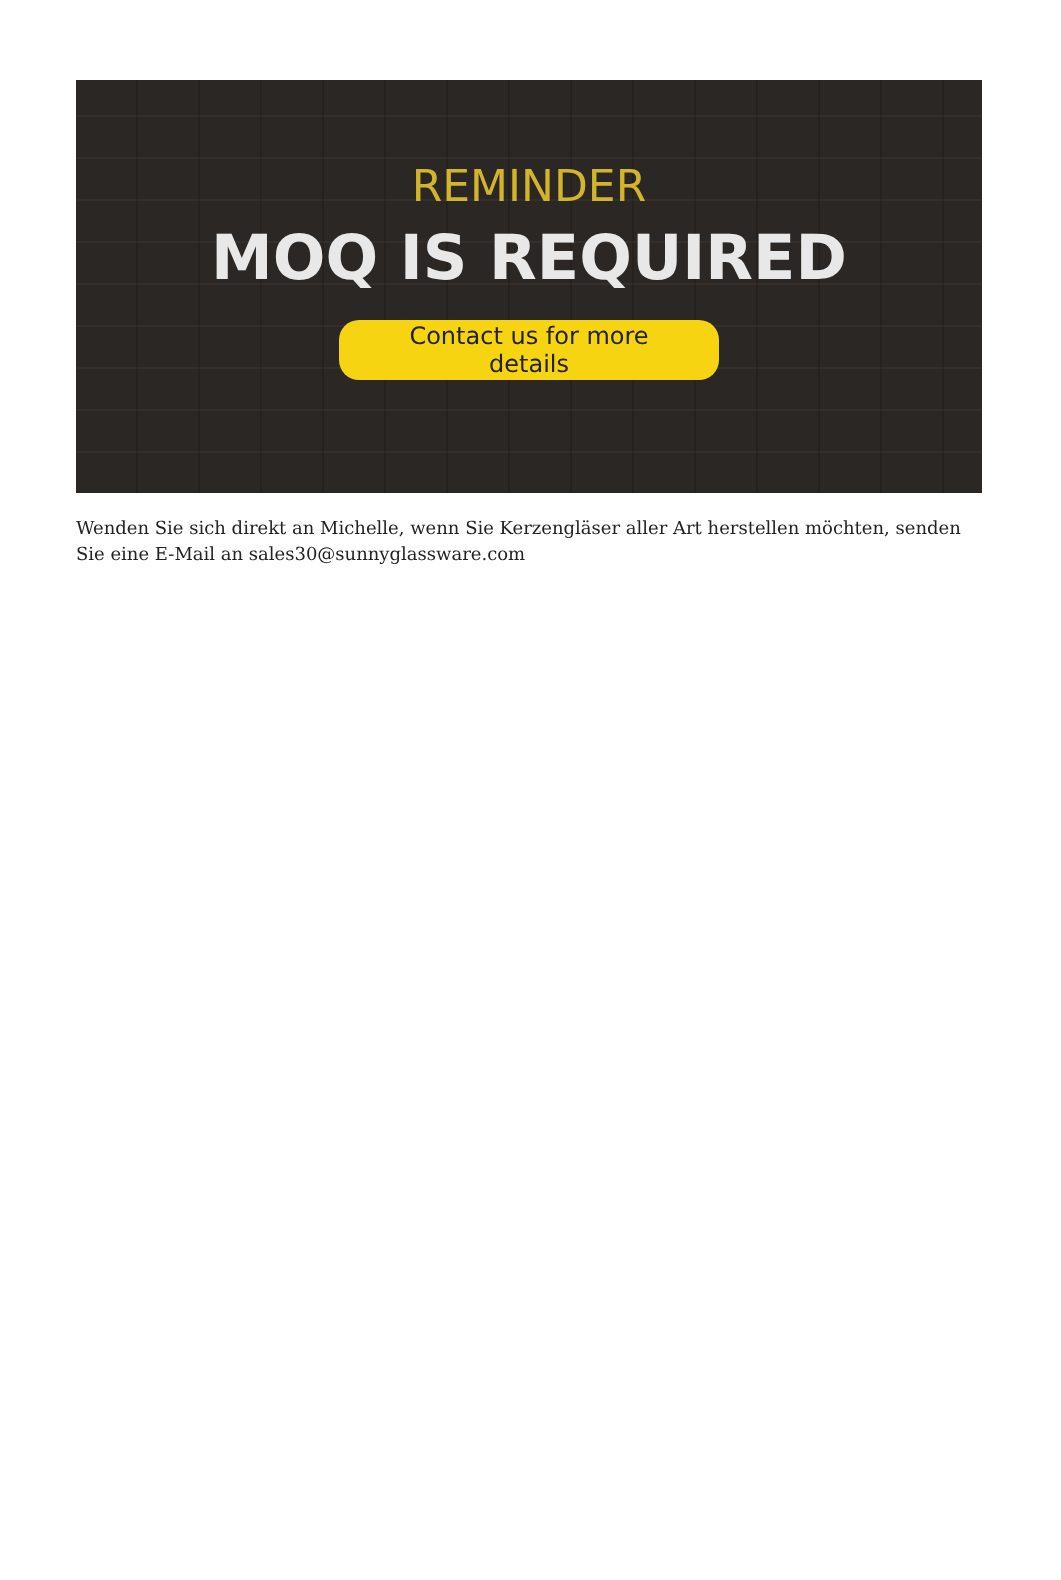REMINDER
MOQ IS REQUIRED
Contact us for more details
Wenden Sie sich direkt an Michelle, wenn Sie Kerzengläser aller Art herstellen möchten, senden Sie eine E-Mail an sales30@sunnyglassware.com